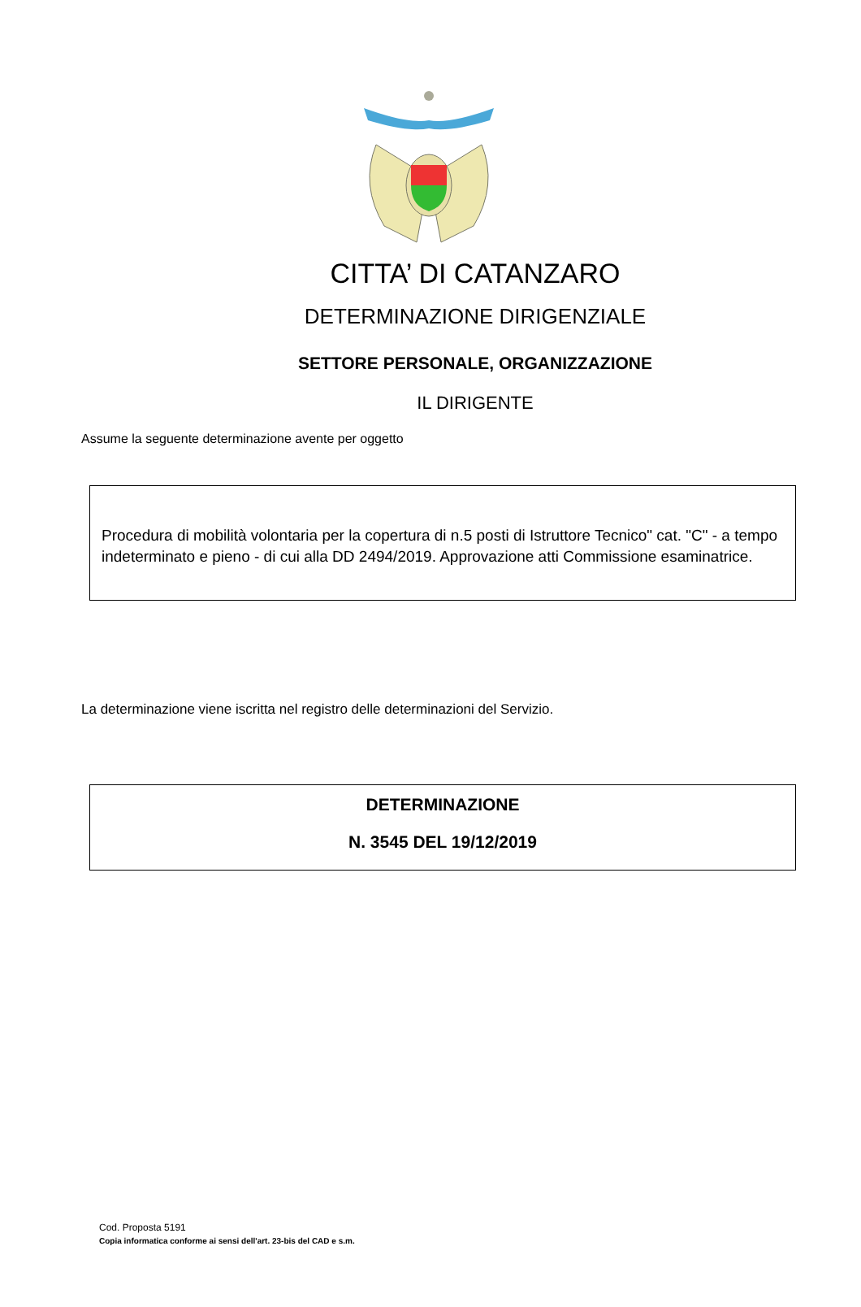CITTA’ DI CATANZARO
DETERMINAZIONE DIRIGENZIALE
SETTORE PERSONALE, ORGANIZZAZIONE
IL DIRIGENTE
Assume la seguente determinazione avente per oggetto
Procedura di mobilità volontaria per la copertura di n.5 posti di Istruttore Tecnico" cat. "C" - a tempo indeterminato e pieno - di cui alla DD 2494/2019. Approvazione atti Commissione esaminatrice.
La determinazione viene iscritta nel registro delle determinazioni del Servizio.
DETERMINAZIONE
N. 3545 DEL 19/12/2019
Cod. Proposta 5191
Copia informatica conforme ai sensi dell'art. 23-bis del CAD e s.m.